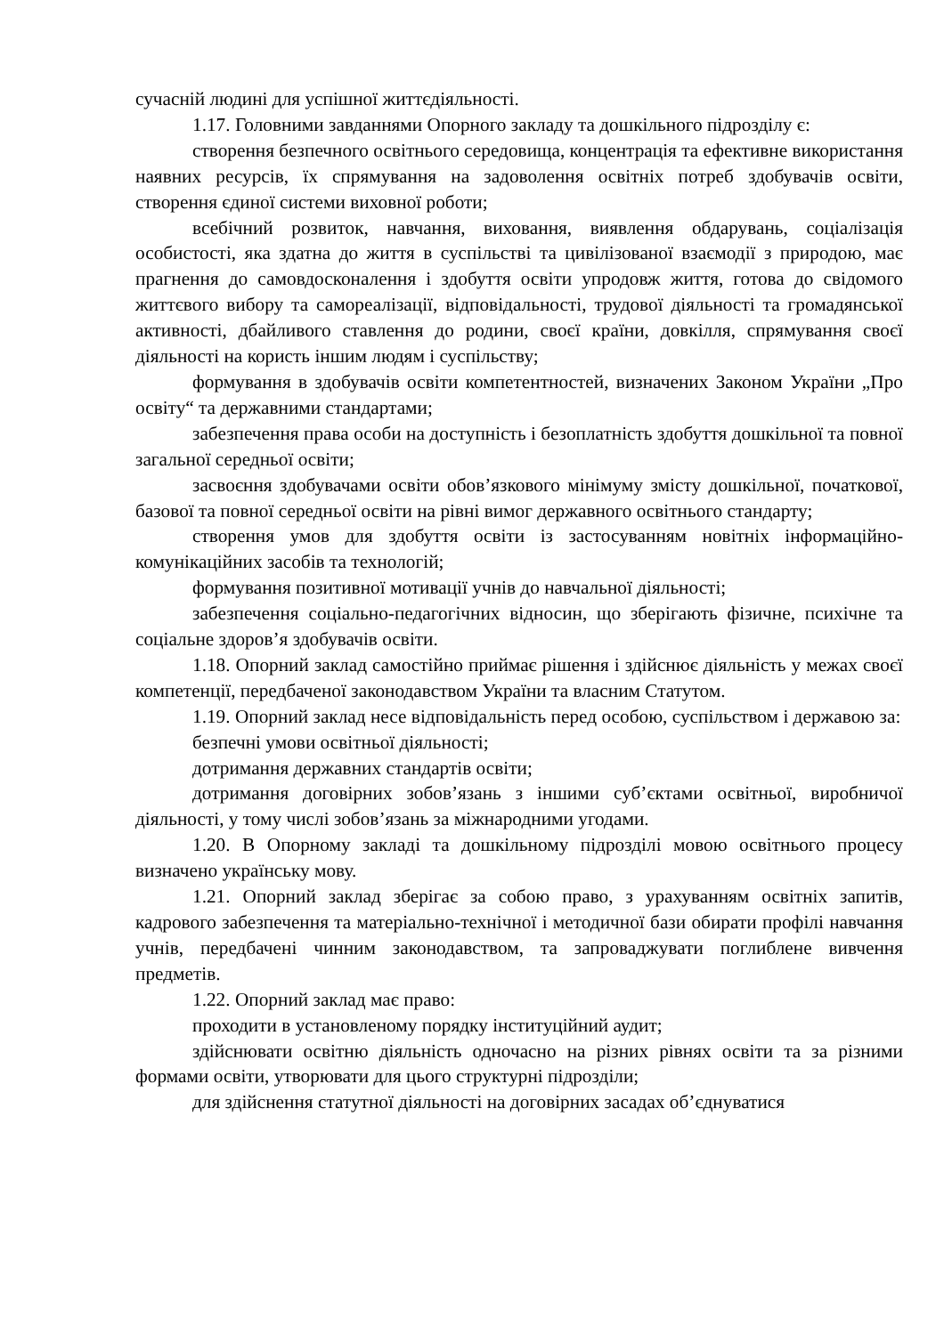сучасній людині для успішної життєдіяльності.
1.17. Головними завданнями Опорного закладу та дошкільного підрозділу є:
створення безпечного освітнього середовища, концентрація та ефективне використання наявних ресурсів, їх спрямування на задоволення освітніх потреб здобувачів освіти, створення єдиної системи виховної роботи;
всебічний розвиток, навчання, виховання, виявлення обдарувань, соціалізація особистості, яка здатна до життя в суспільстві та цивілізованої взаємодії з природою, має прагнення до самовдосконалення і здобуття освіти упродовж життя, готова до свідомого життєвого вибору та самореалізації, відповідальності, трудової діяльності та громадянської активності, дбайливого ставлення до родини, своєї країни, довкілля, спрямування своєї діяльності на користь іншим людям і суспільству;
формування в здобувачів освіти компетентностей, визначених Законом України „Про освіту“ та державними стандартами;
забезпечення права особи на доступність і безоплатність здобуття дошкільної та повної загальної середньої освіти;
засвоєння здобувачами освіти обов’язкового мінімуму змісту дошкільної, початкової, базової та повної середньої освіти на рівні вимог державного освітнього стандарту;
створення умов для здобуття освіти із застосуванням новітніх інформаційно-комунікаційних засобів та технологій;
формування позитивної мотивації учнів до навчальної діяльності;
забезпечення соціально-педагогічних відносин, що зберігають фізичне, психічне та соціальне здоров’я здобувачів освіти.
1.18. Опорний заклад самостійно приймає рішення і здійснює діяльність у межах своєї компетенції, передбаченої законодавством України та власним Статутом.
1.19. Опорний заклад несе відповідальність перед особою, суспільством і державою за:
безпечні умови освітньої діяльності;
дотримання державних стандартів освіти;
дотримання договірних зобов’язань з іншими суб’єктами освітньої, виробничої діяльності, у тому числі зобов’язань за міжнародними угодами.
1.20. В Опорному закладі та дошкільному підрозділі мовою освітнього процесу визначено українську мову.
1.21. Опорний заклад зберігає за собою право, з урахуванням освітніх запитів, кадрового забезпечення та матеріально-технічної і методичної бази обирати профілі навчання учнів, передбачені чинним законодавством, та запроваджувати поглиблене вивчення предметів.
1.22. Опорний заклад має право:
проходити в установленому порядку інституційний аудит;
здійснювати освітню діяльність одночасно на різних рівнях освіти та за різними формами освіти, утворювати для цього структурні підрозділи;
для здійснення статутної діяльності на договірних засадах об’єднуватися